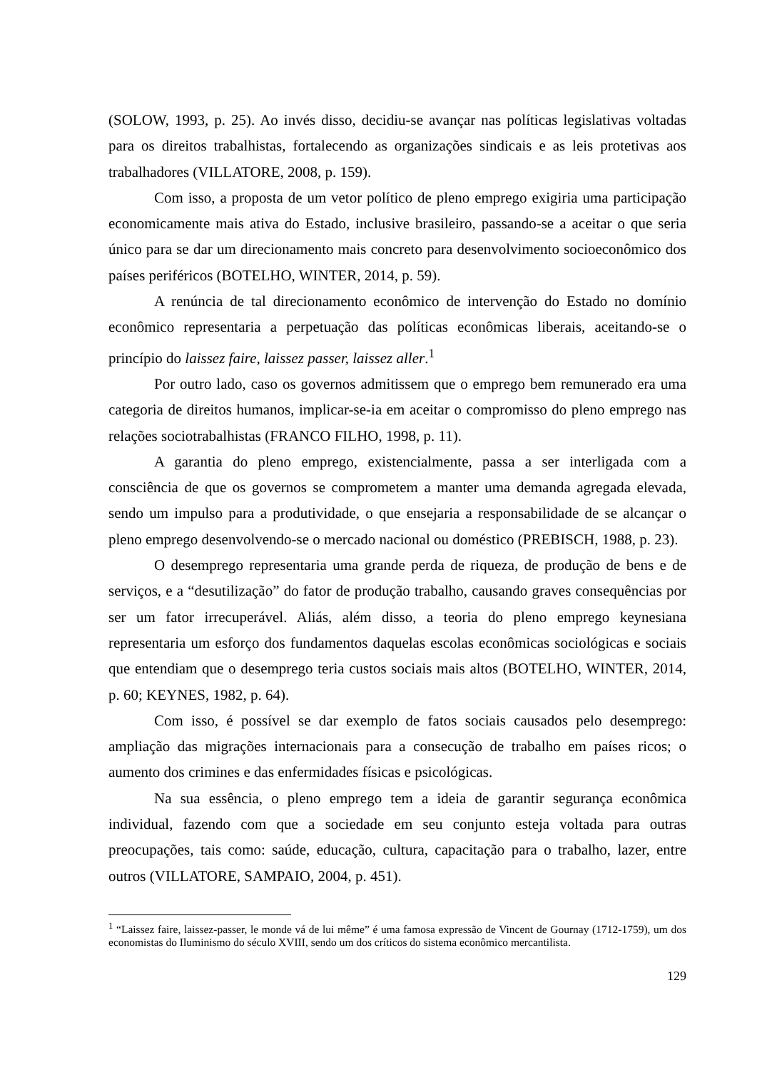(SOLOW, 1993, p. 25). Ao invés disso, decidiu-se avançar nas políticas legislativas voltadas para os direitos trabalhistas, fortalecendo as organizações sindicais e as leis protetivas aos trabalhadores (VILLATORE, 2008, p. 159).
Com isso, a proposta de um vetor político de pleno emprego exigiria uma participação economicamente mais ativa do Estado, inclusive brasileiro, passando-se a aceitar o que seria único para se dar um direcionamento mais concreto para desenvolvimento socioeconômico dos países periféricos (BOTELHO, WINTER, 2014, p. 59).
A renúncia de tal direcionamento econômico de intervenção do Estado no domínio econômico representaria a perpetuação das políticas econômicas liberais, aceitando-se o princípio do laissez faire, laissez passer, laissez aller.<sup>1</sup>
Por outro lado, caso os governos admitissem que o emprego bem remunerado era uma categoria de direitos humanos, implicar-se-ia em aceitar o compromisso do pleno emprego nas relações sociotrabalhistas (FRANCO FILHO, 1998, p. 11).
A garantia do pleno emprego, existencialmente, passa a ser interligada com a consciência de que os governos se comprometem a manter uma demanda agregada elevada, sendo um impulso para a produtividade, o que ensejaria a responsabilidade de se alcançar o pleno emprego desenvolvendo-se o mercado nacional ou doméstico (PREBISCH, 1988, p. 23).
O desemprego representaria uma grande perda de riqueza, de produção de bens e de serviços, e a “desutilização” do fator de produção trabalho, causando graves consequências por ser um fator irrecuperável. Aliás, além disso, a teoria do pleno emprego keynesiana representaria um esforço dos fundamentos daquelas escolas econômicas sociológicas e sociais que entendiam que o desemprego teria custos sociais mais altos (BOTELHO, WINTER, 2014, p. 60; KEYNES, 1982, p. 64).
Com isso, é possível se dar exemplo de fatos sociais causados pelo desemprego: ampliação das migrações internacionais para a consecução de trabalho em países ricos; o aumento dos crimines e das enfermidades físicas e psicológicas.
Na sua essência, o pleno emprego tem a ideia de garantir segurança econômica individual, fazendo com que a sociedade em seu conjunto esteja voltada para outras preocupações, tais como: saúde, educação, cultura, capacitação para o trabalho, lazer, entre outros (VILLATORE, SAMPAIO, 2004, p. 451).
<sup>1</sup> “Laissez faire, laissez-passer, le monde vá de lui même” é uma famosa expressão de Vincent de Gournay (1712-1759), um dos economistas do Iluminismo do século XVIII, sendo um dos críticos do sistema econômico mercantilista.
129